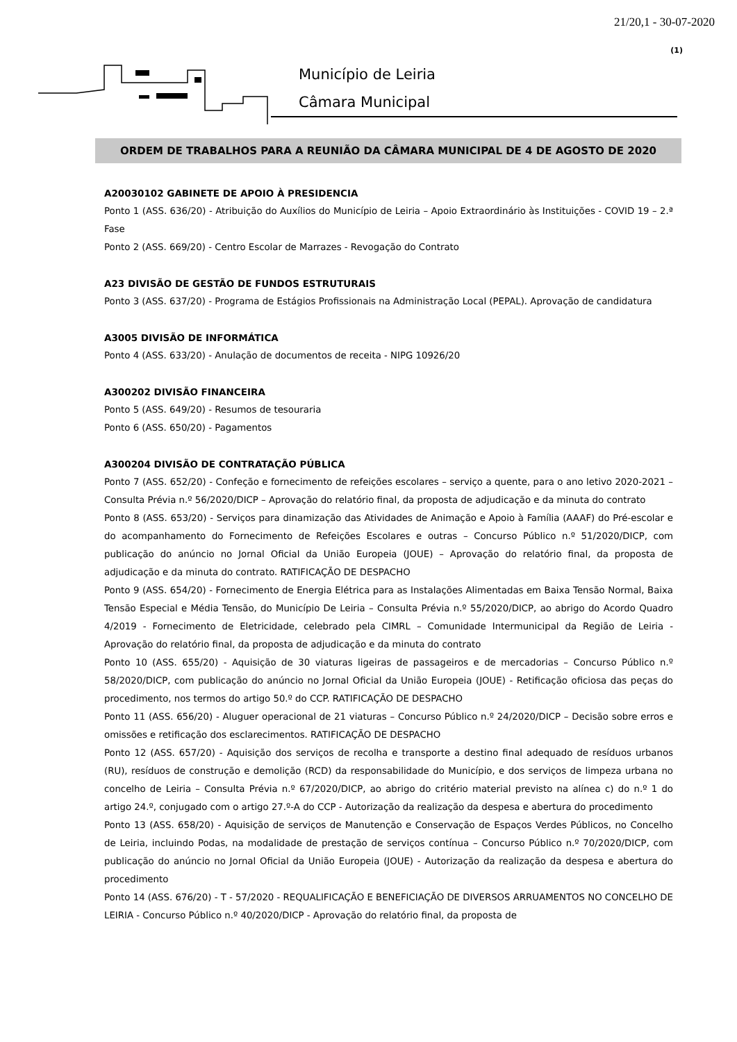21/20,1 - 30-07-2020
(1)
Município de Leiria
Câmara Municipal
ORDEM DE TRABALHOS PARA A REUNIÃO DA CÂMARA MUNICIPAL DE 4 DE AGOSTO DE 2020
A20030102 GABINETE DE APOIO À PRESIDENCIA
Ponto 1 (ASS. 636/20) - Atribuição do Auxílios do Município de Leiria – Apoio Extraordinário às Instituições - COVID 19 – 2.ª Fase
Ponto 2 (ASS. 669/20) - Centro Escolar de Marrazes - Revogação do Contrato
A23 DIVISÃO DE GESTÃO DE FUNDOS ESTRUTURAIS
Ponto 3 (ASS. 637/20) - Programa de Estágios Profissionais na Administração Local (PEPAL). Aprovação de candidatura
A3005 DIVISÃO DE INFORMÁTICA
Ponto 4 (ASS. 633/20) - Anulação de documentos de receita - NIPG 10926/20
A300202 DIVISÃO FINANCEIRA
Ponto 5 (ASS. 649/20) - Resumos de tesouraria
Ponto 6 (ASS. 650/20) - Pagamentos
A300204 DIVISÃO DE CONTRATAÇÃO PÚBLICA
Ponto 7 (ASS. 652/20) - Confeção e fornecimento de refeições escolares – serviço a quente, para o ano letivo 2020-2021 – Consulta Prévia n.º 56/2020/DICP – Aprovação do relatório final, da proposta de adjudicação e da minuta do contrato
Ponto 8 (ASS. 653/20) - Serviços para dinamização das Atividades de Animação e Apoio à Família (AAAF) do Pré-escolar e do acompanhamento do Fornecimento de Refeições Escolares e outras – Concurso Público n.º 51/2020/DICP, com publicação do anúncio no Jornal Oficial da União Europeia (JOUE) – Aprovação do relatório final, da proposta de adjudicação e da minuta do contrato. RATIFICAÇÃO DE DESPACHO
Ponto 9 (ASS. 654/20) - Fornecimento de Energia Elétrica para as Instalações Alimentadas em Baixa Tensão Normal, Baixa Tensão Especial e Média Tensão, do Município De Leiria – Consulta Prévia n.º 55/2020/DICP, ao abrigo do Acordo Quadro 4/2019 - Fornecimento de Eletricidade, celebrado pela CIMRL – Comunidade Intermunicipal da Região de Leiria - Aprovação do relatório final, da proposta de adjudicação e da minuta do contrato
Ponto 10 (ASS. 655/20) - Aquisição de 30 viaturas ligeiras de passageiros e de mercadorias – Concurso Público n.º 58/2020/DICP, com publicação do anúncio no Jornal Oficial da União Europeia (JOUE) - Retificação oficiosa das peças do procedimento, nos termos do artigo 50.º do CCP. RATIFICAÇÃO DE DESPACHO
Ponto 11 (ASS. 656/20) - Aluguer operacional de 21 viaturas – Concurso Público n.º 24/2020/DICP – Decisão sobre erros e omissões e retificação dos esclarecimentos. RATIFICAÇÃO DE DESPACHO
Ponto 12 (ASS. 657/20) - Aquisição dos serviços de recolha e transporte a destino final adequado de resíduos urbanos (RU), resíduos de construção e demolição (RCD) da responsabilidade do Município, e dos serviços de limpeza urbana no concelho de Leiria – Consulta Prévia n.º 67/2020/DICP, ao abrigo do critério material previsto na alínea c) do n.º 1 do artigo 24.º, conjugado com o artigo 27.º-A do CCP - Autorização da realização da despesa e abertura do procedimento
Ponto 13 (ASS. 658/20) - Aquisição de serviços de Manutenção e Conservação de Espaços Verdes Públicos, no Concelho de Leiria, incluindo Podas, na modalidade de prestação de serviços contínua – Concurso Público n.º 70/2020/DICP, com publicação do anúncio no Jornal Oficial da União Europeia (JOUE) - Autorização da realização da despesa e abertura do procedimento
Ponto 14 (ASS. 676/20) - T - 57/2020 - REQUALIFICAÇÃO E BENEFICIAÇÃO DE DIVERSOS ARRUAMENTOS NO CONCELHO DE LEIRIA - Concurso Público n.º 40/2020/DICP - Aprovação do relatório final, da proposta de